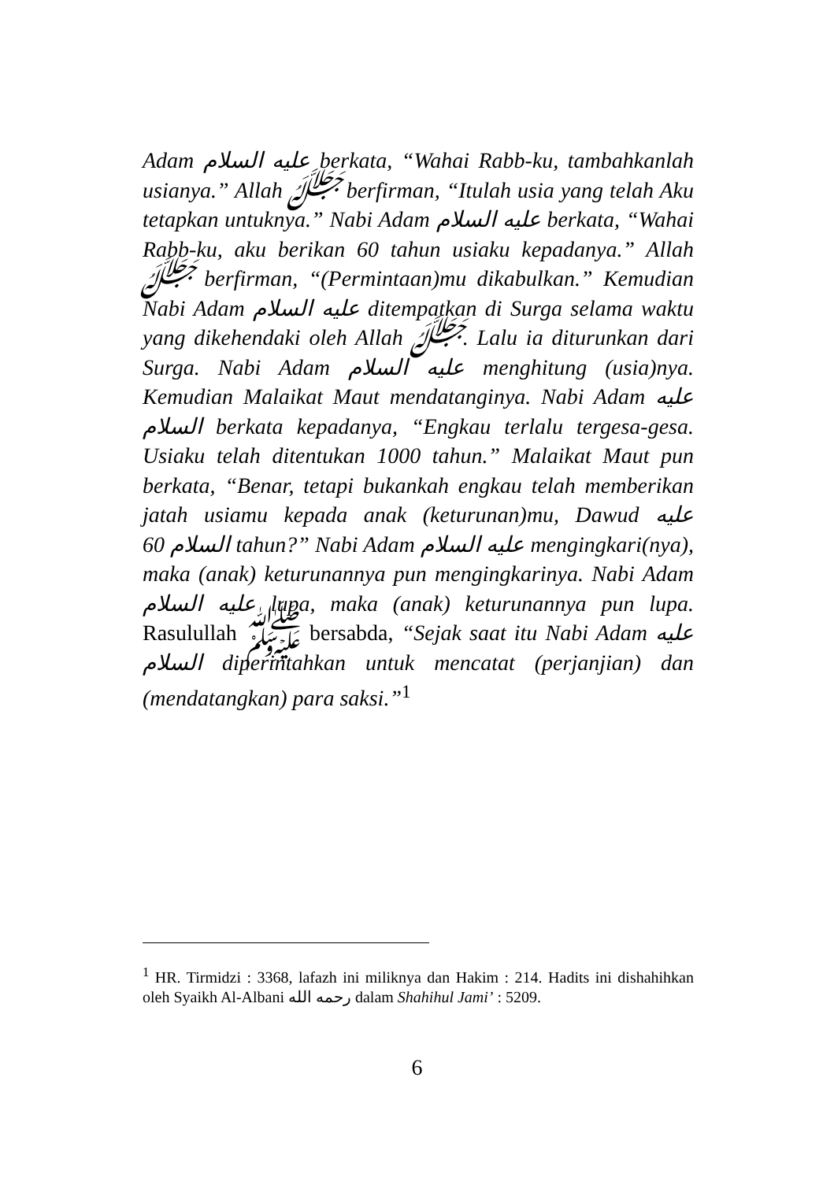Adam عليه السلام berkata, “Wahai Rabb-ku, tambahkanlah usianya.” Allah ﷻ berfirman, “Itulah usia yang telah Aku tetapkan untuknya.” Nabi Adam عليه السلام berkata, “Wahai Rabb-ku, aku berikan 60 tahun usiaku kepadanya.” Allah ﷻ berfirman, “(Permintaan)mu dikabulkan.” Kemudian Nabi Adam عليه السلام ditempatkan di Surga selama waktu yang dikehendaki oleh Allah ﷻ. Lalu ia diturunkan dari Surga. Nabi Adam عليه السلام menghitung (usia)nya. Kemudian Malaikat Maut mendatanginya. Nabi Adam عليه السلام berkata kepadanya, “Engkau terlalu tergesa-gesa. Usiaku telah ditentukan 1000 tahun.” Malaikat Maut pun berkata, “Benar, tetapi bukankah engkau telah memberikan jatah usiamu kepada anak (keturunan)mu, Dawud عليه السلام 60 tahun?” Nabi Adam عليه السلام mengingkari(nya), maka (anak) keturunannya pun mengingkarinya. Nabi Adam عليه السلام lupa, maka (anak) keturunannya pun lupa. Rasulullah ﷺ bersabda, “Sejak saat itu Nabi Adam عليه السلام diperintahkan untuk mencatat (perjanjian) dan (mendatangkan) para saksi.”<sup>1</sup>
<sup>1</sup> HR. Tirmidzi : 3368, lafazh ini miliknya dan Hakim : 214. Hadits ini dishahihkan oleh Syaikh Al-Albani رحمه الله dalam Shahihul Jami’ : 5209.
6